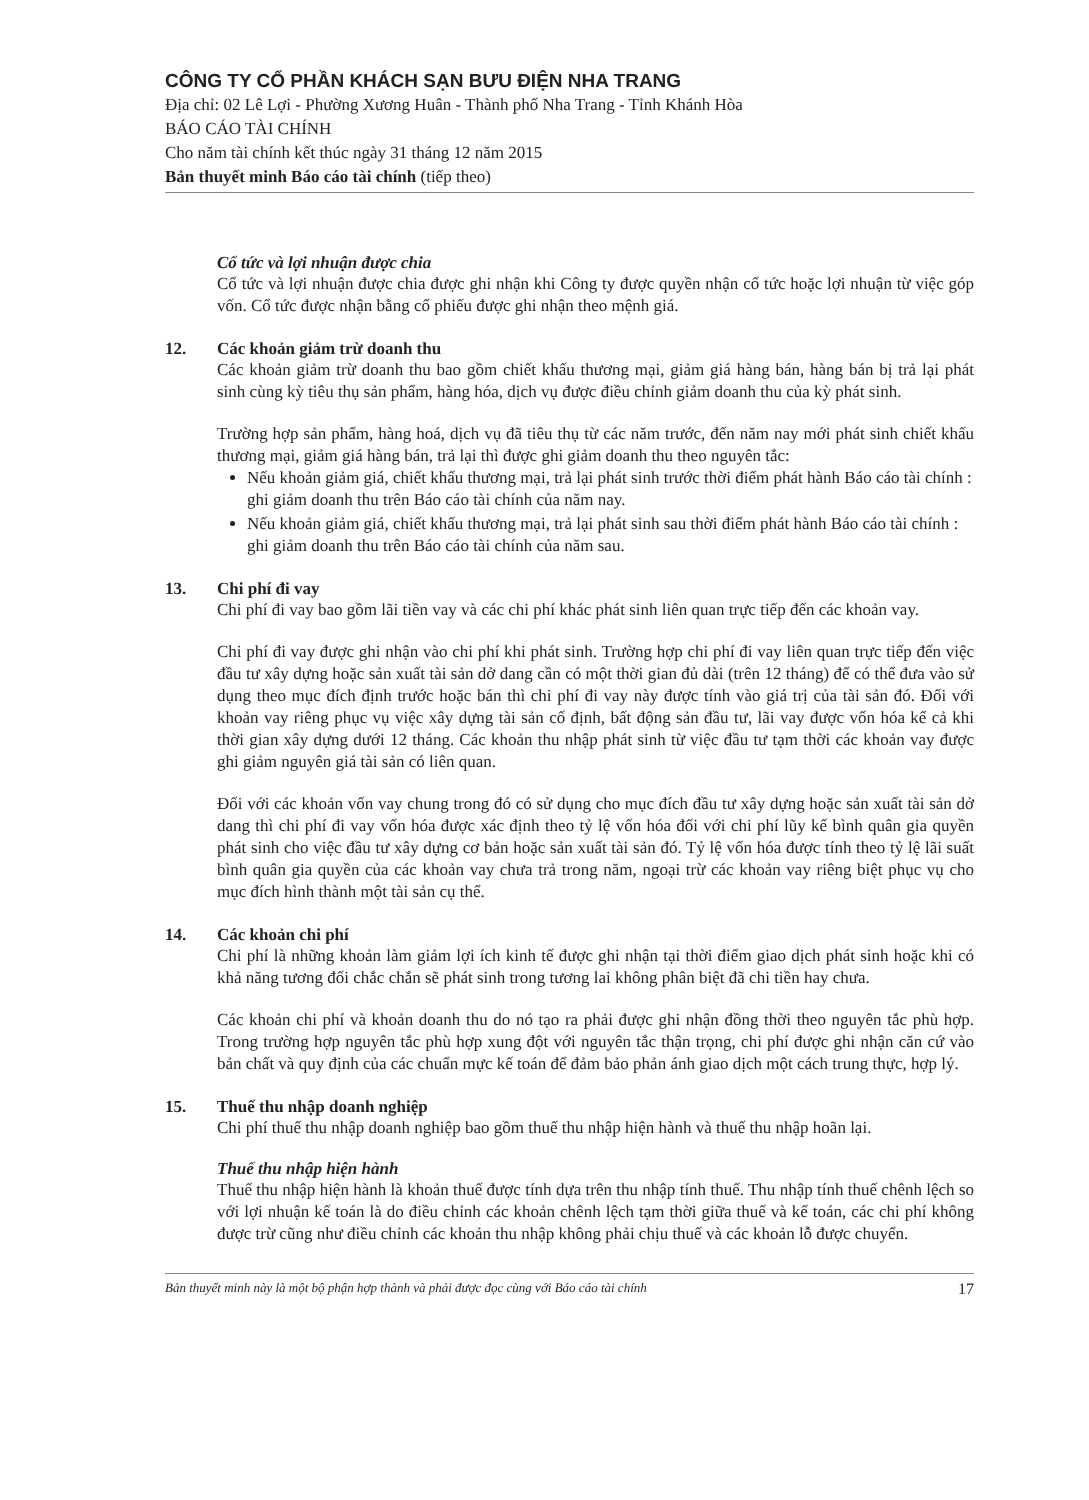CÔNG TY CỔ PHẦN KHÁCH SẠN BƯU ĐIỆN NHA TRANG
Địa chỉ: 02 Lê Lợi - Phường Xương Huân - Thành phố Nha Trang - Tỉnh Khánh Hòa
BÁO CÁO TÀI CHÍNH
Cho năm tài chính kết thúc ngày 31 tháng 12 năm 2015
Bản thuyết minh Báo cáo tài chính (tiếp theo)
Cổ tức và lợi nhuận được chia
Cổ tức và lợi nhuận được chia được ghi nhận khi Công ty được quyền nhận cổ tức hoặc lợi nhuận từ việc góp vốn. Cổ tức được nhận bằng cổ phiếu được ghi nhận theo mệnh giá.
12. Các khoản giảm trừ doanh thu
Các khoản giảm trừ doanh thu bao gồm chiết khấu thương mại, giảm giá hàng bán, hàng bán bị trả lại phát sinh cùng kỳ tiêu thụ sản phẩm, hàng hóa, dịch vụ được điều chỉnh giảm doanh thu của kỳ phát sinh.
Trường hợp sản phẩm, hàng hoá, dịch vụ đã tiêu thụ từ các năm trước, đến năm nay mới phát sinh chiết khấu thương mại, giảm giá hàng bán, trả lại thì được ghi giảm doanh thu theo nguyên tắc:
Nếu khoản giảm giá, chiết khấu thương mại, trả lại phát sinh trước thời điểm phát hành Báo cáo tài chính : ghi giảm doanh thu trên Báo cáo tài chính của năm nay.
Nếu khoản giảm giá, chiết khấu thương mại, trả lại phát sinh sau thời điểm phát hành Báo cáo tài chính : ghi giảm doanh thu trên Báo cáo tài chính của năm sau.
13. Chi phí đi vay
Chi phí đi vay bao gồm lãi tiền vay và các chi phí khác phát sinh liên quan trực tiếp đến các khoản vay.
Chi phí đi vay được ghi nhận vào chi phí khi phát sinh. Trường hợp chi phí đi vay liên quan trực tiếp đến việc đầu tư xây dựng hoặc sản xuất tài sản dở dang cần có một thời gian đủ dài (trên 12 tháng) để có thể đưa vào sử dụng theo mục đích định trước hoặc bán thì chi phí đi vay này được tính vào giá trị của tài sản đó. Đối với khoản vay riêng phục vụ việc xây dựng tài sản cố định, bất động sản đầu tư, lãi vay được vốn hóa kể cả khi thời gian xây dựng dưới 12 tháng. Các khoản thu nhập phát sinh từ việc đầu tư tạm thời các khoản vay được ghi giảm nguyên giá tài sản có liên quan.
Đối với các khoản vốn vay chung trong đó có sử dụng cho mục đích đầu tư xây dựng hoặc sản xuất tài sản dở dang thì chi phí đi vay vốn hóa được xác định theo tỷ lệ vốn hóa đối với chi phí lũy kế bình quân gia quyền phát sinh cho việc đầu tư xây dựng cơ bản hoặc sản xuất tài sản đó. Tỷ lệ vốn hóa được tính theo tỷ lệ lãi suất bình quân gia quyền của các khoản vay chưa trả trong năm, ngoại trừ các khoản vay riêng biệt phục vụ cho mục đích hình thành một tài sản cụ thể.
14. Các khoản chi phí
Chi phí là những khoản làm giảm lợi ích kinh tế được ghi nhận tại thời điểm giao dịch phát sinh hoặc khi có khả năng tương đối chắc chắn sẽ phát sinh trong tương lai không phân biệt đã chi tiền hay chưa.
Các khoản chi phí và khoản doanh thu do nó tạo ra phải được ghi nhận đồng thời theo nguyên tắc phù hợp. Trong trường hợp nguyên tắc phù hợp xung đột với nguyên tắc thận trọng, chi phí được ghi nhận căn cứ vào bản chất và quy định của các chuẩn mực kế toán để đảm bảo phản ánh giao dịch một cách trung thực, hợp lý.
15. Thuế thu nhập doanh nghiệp
Chi phí thuế thu nhập doanh nghiệp bao gồm thuế thu nhập hiện hành và thuế thu nhập hoãn lại.
Thuế thu nhập hiện hành
Thuế thu nhập hiện hành là khoản thuế được tính dựa trên thu nhập tính thuế. Thu nhập tính thuế chênh lệch so với lợi nhuận kế toán là do điều chỉnh các khoản chênh lệch tạm thời giữa thuế và kế toán, các chi phí không được trừ cũng như điều chỉnh các khoản thu nhập không phải chịu thuế và các khoản lỗ được chuyển.
Bản thuyết minh này là một bộ phận hợp thành và phải được đọc cùng với Báo cáo tài chính 17